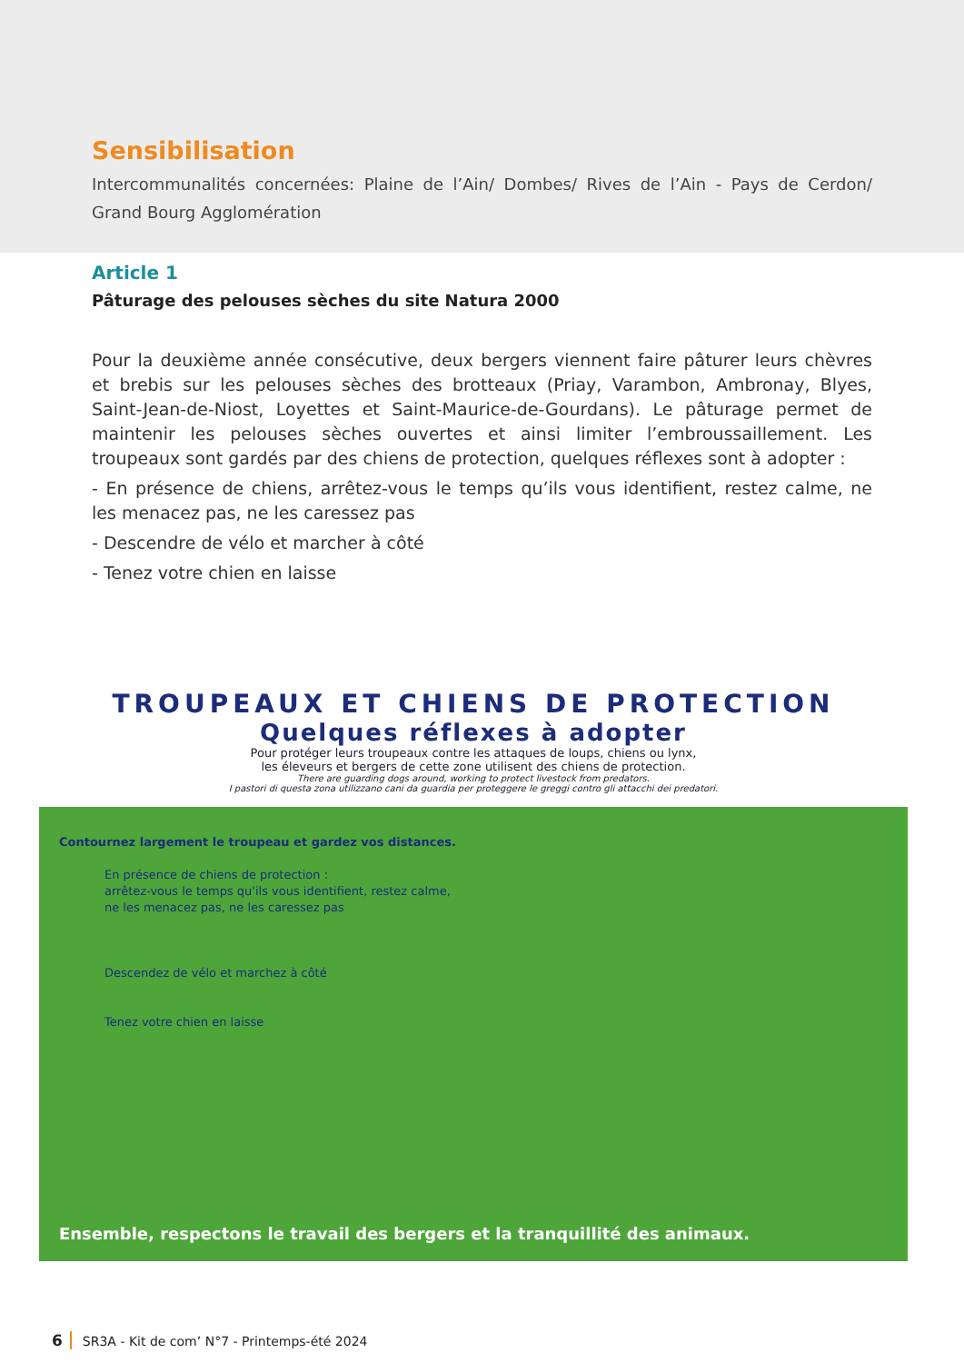Sensibilisation
Intercommunalités concernées: Plaine de l’Ain/ Dombes/ Rives de l’Ain - Pays de Cerdon/ Grand Bourg Agglomération
Article 1
Pâturage des pelouses sèches du site Natura 2000
Pour la deuxième année consécutive, deux bergers viennent faire pâturer leurs chèvres et brebis sur les pelouses sèches des brotteaux (Priay, Varambon, Ambronay, Blyes, Saint-Jean-de-Niost, Loyettes et Saint-Maurice-de-Gourdans). Le pâturage permet de maintenir les pelouses sèches ouvertes et ainsi limiter l’embroussaillement. Les troupeaux sont gardés par des chiens de protection, quelques réflexes sont à adopter :
- En présence de chiens, arrêtez-vous le temps qu’ils vous identifient, restez calme, ne les menacez pas, ne les caressez pas
- Descendre de vélo et marcher à côté
- Tenez votre chien en laisse
TROUPEAUX ET CHIENS DE PROTECTION
Quelques réflexes à adopter
Pour protéger leurs troupeaux contre les attaques de loups, chiens ou lynx,
les éleveurs et bergers de cette zone utilisent des chiens de protection.
There are guarding dogs around, working to protect livestock from predators.
I pastori di questa zona utilizzano cani da guardia per proteggere le greggi contro gli attacchi dei predatori.
Contournez largement le troupeau et gardez vos distances.
En présence de chiens de protection :
arrêtez-vous le temps qu'ils vous identifient, restez calme,
ne les menacez pas, ne les caressez pas
Descendez de vélo et marchez à côté
Tenez votre chien en laisse
Ensemble, respectons le travail des bergers et la tranquillité des animaux.
6 SR3A - Kit de com’ N°7 - Printemps-été 2024